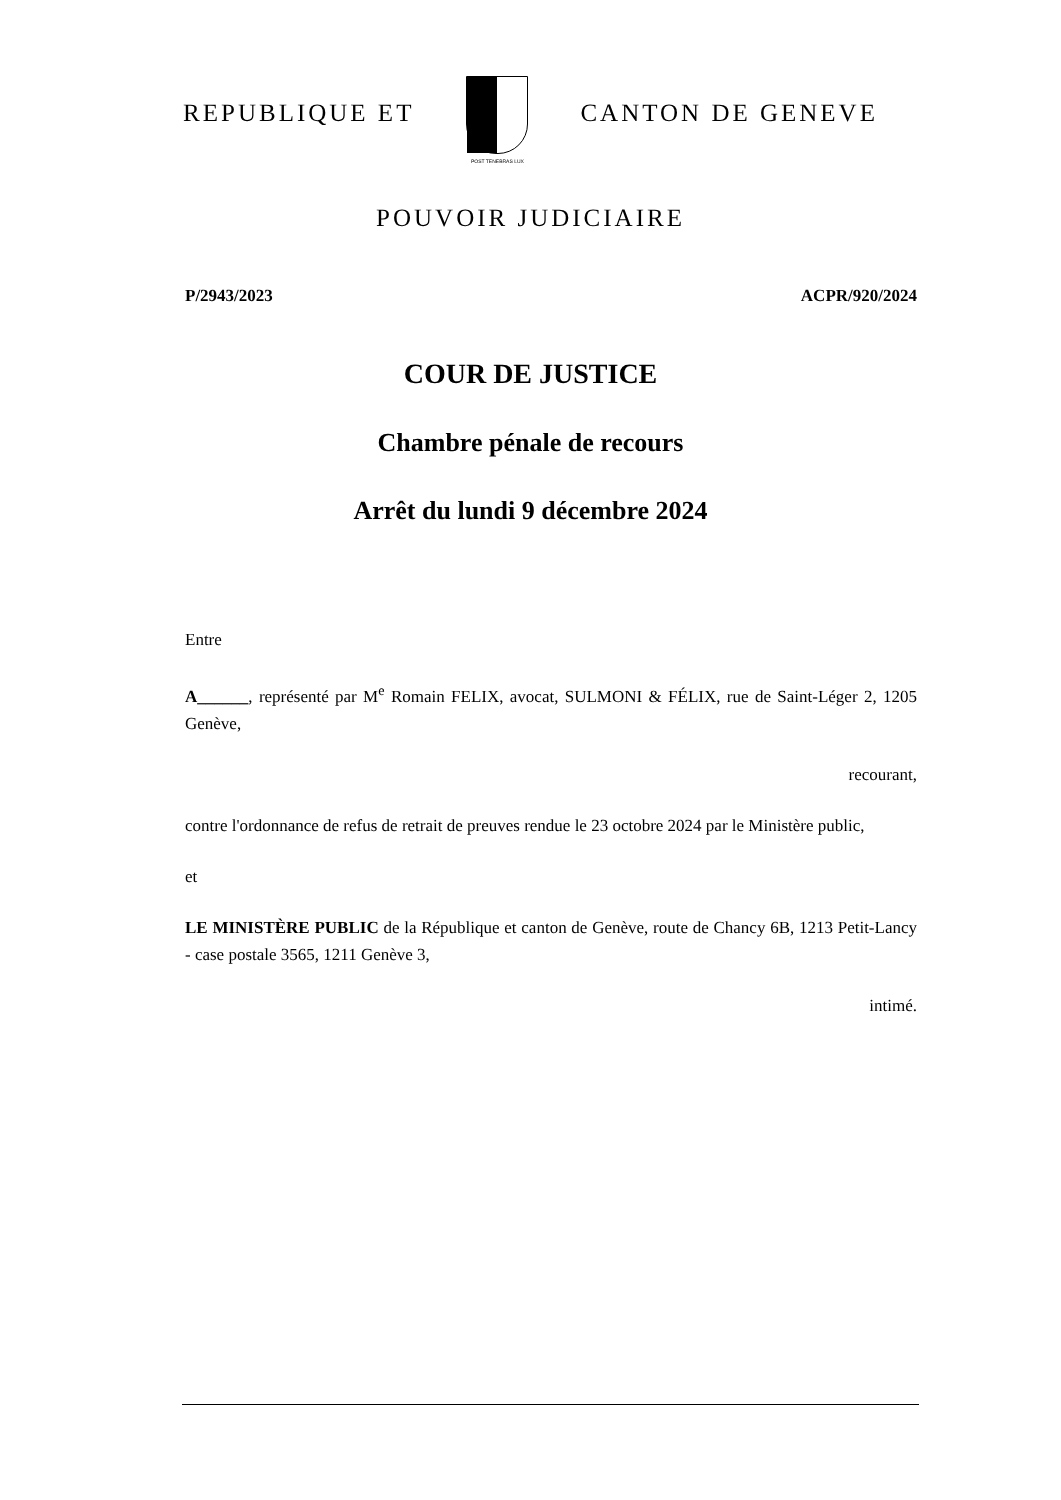REPUBLIQUE ET
POST TENEBRAS LUX
CANTON DE GENEVE
POUVOIR JUDICIAIRE
P/2943/2023 ACPR/920/2024
COUR DE JUSTICE
Chambre pénale de recours
Arrêt du lundi 9 décembre 2024
Entre
A______, représenté par M<sup>e</sup> Romain FELIX, avocat, SULMONI & FÉLIX, rue de Saint-Léger 2, 1205 Genève,
recourant,
contre l'ordonnance de refus de retrait de preuves rendue le 23 octobre 2024 par le Ministère public,
et
LE MINISTÈRE PUBLIC de la République et canton de Genève, route de Chancy 6B, 1213 Petit-Lancy - case postale 3565, 1211 Genève 3,
intimé.